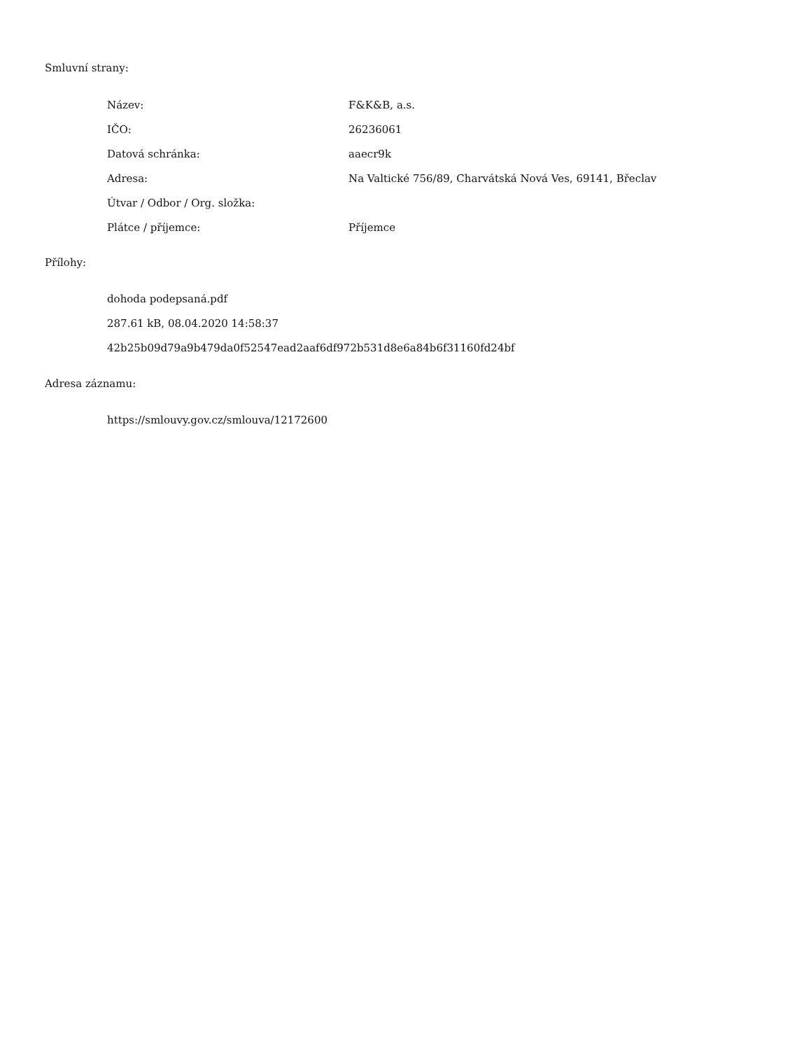Smluvní strany:
| Název: | F&K&B, a.s. |
| IČO: | 26236061 |
| Datová schránka: | aaecr9k |
| Adresa: | Na Valtické 756/89, Charvátská Nová Ves, 69141, Břeclav |
| Útvar / Odbor / Org. složka: | |
| Plátce / příjemce: | Příjemce |
Přílohy:
dohoda podepsaná.pdf
287.61 kB, 08.04.2020 14:58:37
42b25b09d79a9b479da0f52547ead2aaf6df972b531d8e6a84b6f31160fd24bf
Adresa záznamu:
https://smlouvy.gov.cz/smlouva/12172600